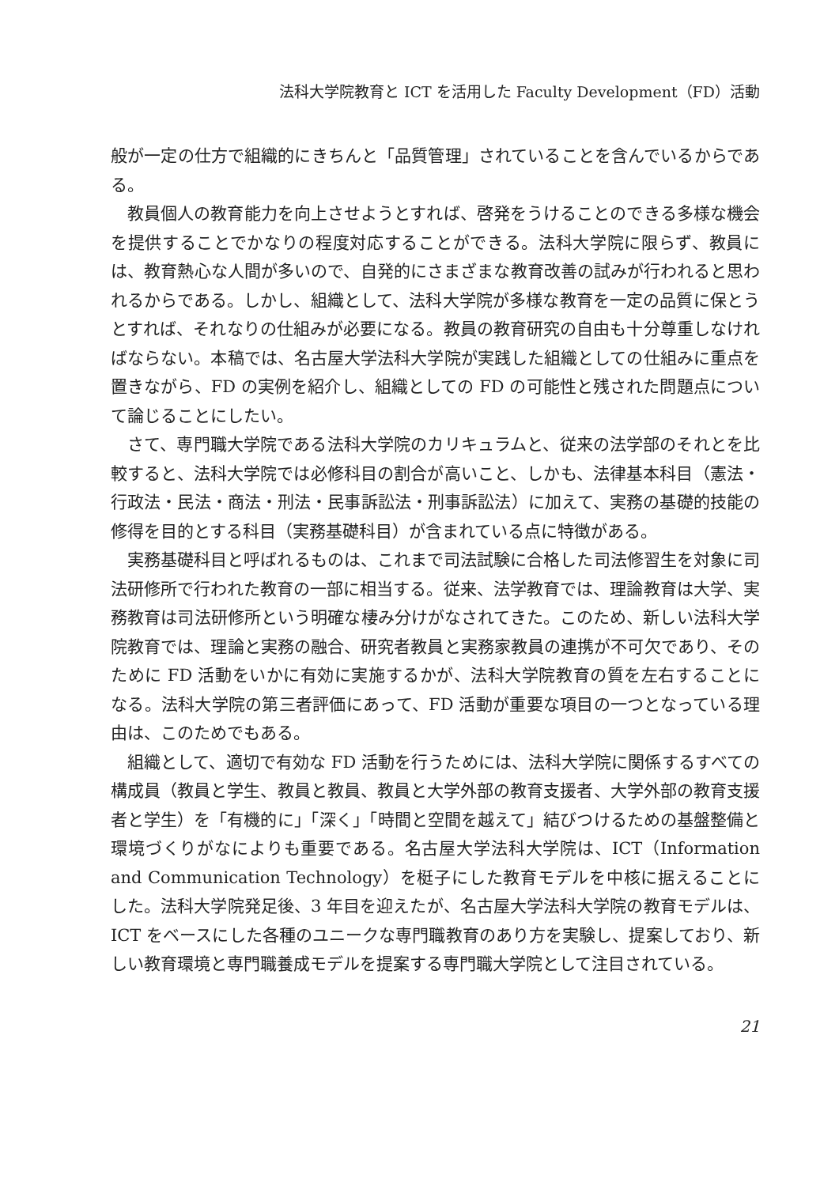法科大学院教育と ICT を活用した Faculty Development（FD）活動
般が一定の仕方で組織的にきちんと「品質管理」されていることを含んでいるからである。
教員個人の教育能力を向上させようとすれば、啓発をうけることのできる多様な機会を提供することでかなりの程度対応することができる。法科大学院に限らず、教員には、教育熱心な人間が多いので、自発的にさまざまな教育改善の試みが行われると思われるからである。しかし、組織として、法科大学院が多様な教育を一定の品質に保とうとすれば、それなりの仕組みが必要になる。教員の教育研究の自由も十分尊重しなければならない。本稿では、名古屋大学法科大学院が実践した組織としての仕組みに重点を置きながら、FD の実例を紹介し、組織としての FD の可能性と残された問題点について論じることにしたい。
さて、専門職大学院である法科大学院のカリキュラムと、従来の法学部のそれとを比較すると、法科大学院では必修科目の割合が高いこと、しかも、法律基本科目（憲法・行政法・民法・商法・刑法・民事訴訟法・刑事訴訟法）に加えて、実務の基礎的技能の修得を目的とする科目（実務基礎科目）が含まれている点に特徴がある。
実務基礎科目と呼ばれるものは、これまで司法試験に合格した司法修習生を対象に司法研修所で行われた教育の一部に相当する。従来、法学教育では、理論教育は大学、実務教育は司法研修所という明確な棲み分けがなされてきた。このため、新しい法科大学院教育では、理論と実務の融合、研究者教員と実務家教員の連携が不可欠であり、そのために FD 活動をいかに有効に実施するかが、法科大学院教育の質を左右することになる。法科大学院の第三者評価にあって、FD 活動が重要な項目の一つとなっている理由は、このためでもある。
組織として、適切で有効な FD 活動を行うためには、法科大学院に関係するすべての構成員（教員と学生、教員と教員、教員と大学外部の教育支援者、大学外部の教育支援者と学生）を「有機的に」「深く」「時間と空間を越えて」結びつけるための基盤整備と環境づくりがなによりも重要である。名古屋大学法科大学院は、ICT（Information and Communication Technology）を梃子にした教育モデルを中核に据えることにした。法科大学院発足後、3 年目を迎えたが、名古屋大学法科大学院の教育モデルは、ICT をベースにした各種のユニークな専門職教育のあり方を実験し、提案しており、新しい教育環境と専門職養成モデルを提案する専門職大学院として注目されている。
21